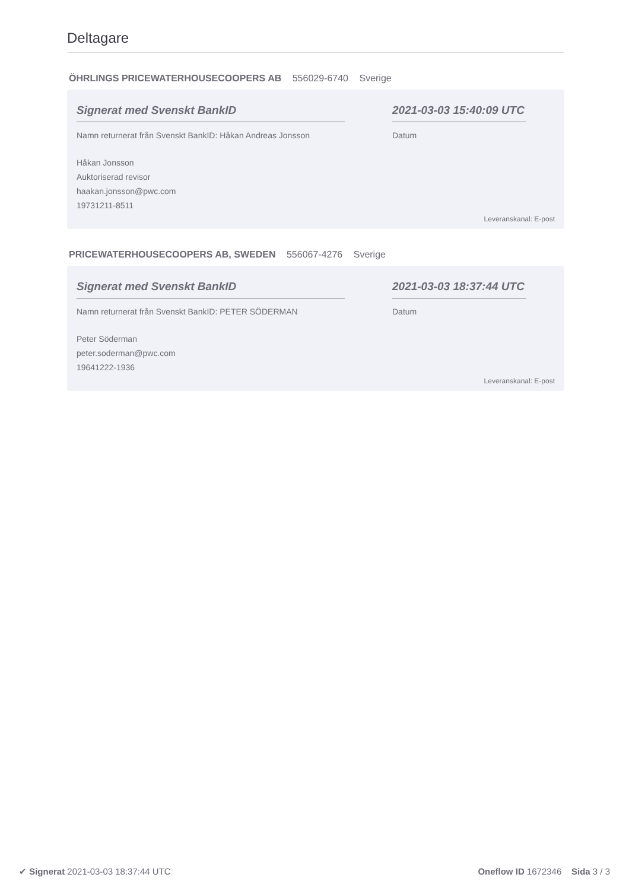Deltagare
ÖHRLINGS PRICEWATERHOUSECOOPERS AB 556029-6740 Sverige
Signerat med Svenskt BankID
Namn returnerat från Svenskt BankID: Håkan Andreas Jonsson
Håkan Jonsson
Auktoriserad revisor
haakan.jonsson@pwc.com
19731211-8511
2021-03-03 15:40:09 UTC
Datum
Leveranskanal: E-post
PRICEWATERHOUSECOOPERS AB, SWEDEN 556067-4276 Sverige
Signerat med Svenskt BankID
Namn returnerat från Svenskt BankID: PETER SÖDERMAN
Peter Söderman
peter.soderman@pwc.com
19641222-1936
2021-03-03 18:37:44 UTC
Datum
Leveranskanal: E-post
✔ Signerat 2021-03-03 18:37:44 UTC
Oneflow ID 1672346 Sida 3 / 3